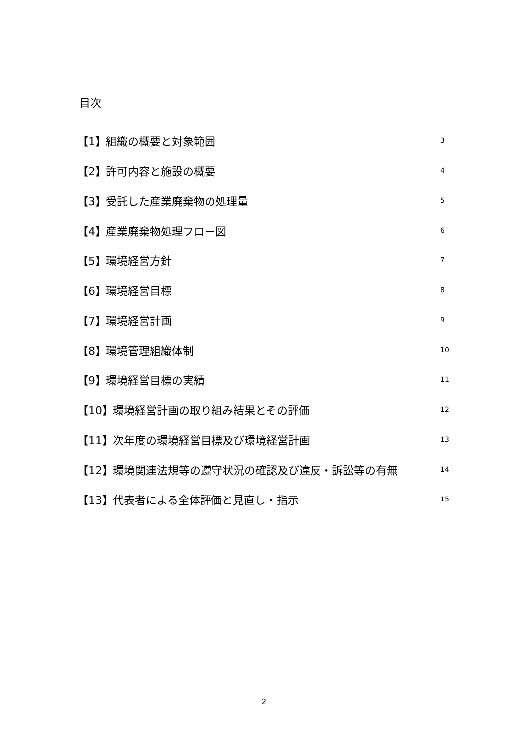目次
【1】組織の概要と対象範囲 3
【2】許可内容と施設の概要 4
【3】受託した産業廃棄物の処理量 5
【4】産業廃棄物処理フロー図 6
【5】環境経営方針 7
【6】環境経営目標 8
【7】環境経営計画 9
【8】環境管理組織体制 10
【9】環境経営目標の実績 11
【10】環境経営計画の取り組み結果とその評価 12
【11】次年度の環境経営目標及び環境経営計画 13
【12】環境関連法規等の遵守状況の確認及び違反・訴訟等の有無 14
【13】代表者による全体評価と見直し・指示 15
2